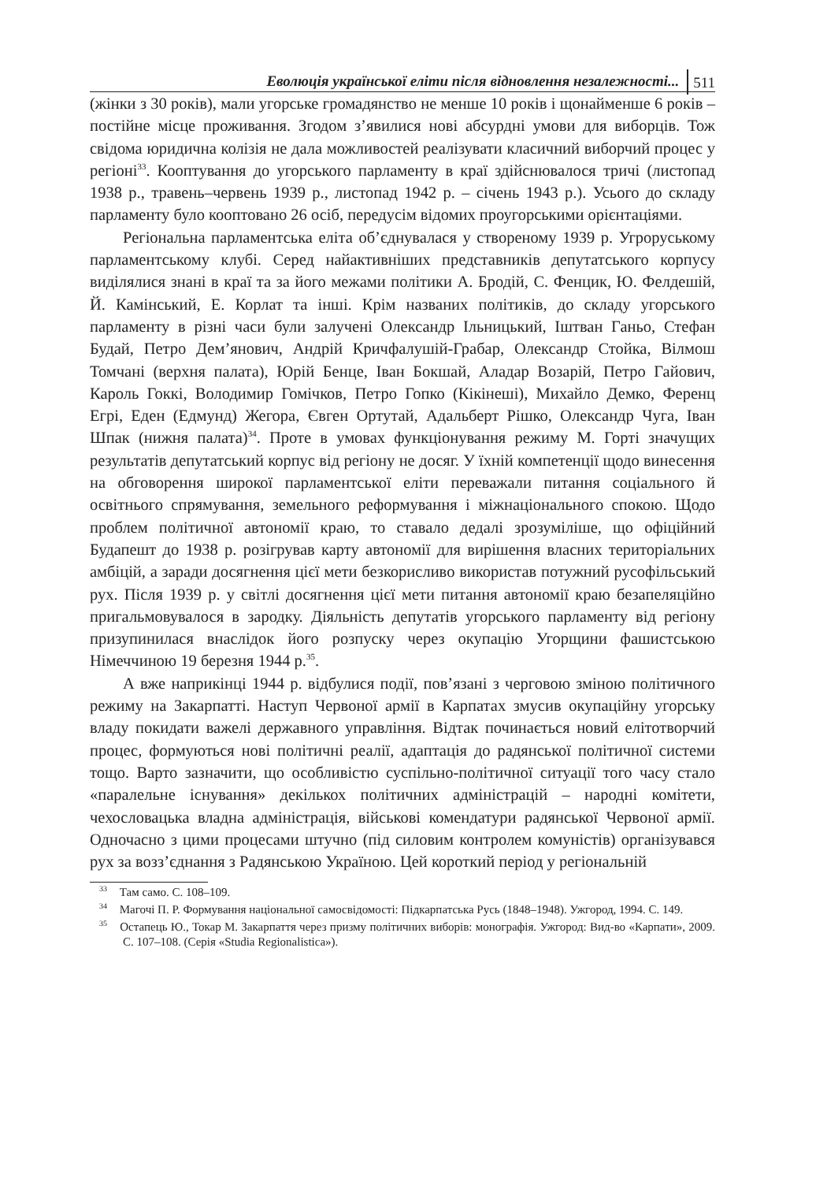Еволюція української еліти після відновлення незалежності... 511
(жінки з 30 років), мали угорське громадянство не менше 10 років і щонайменше 6 років – постійне місце проживання. Згодом з’явилися нові абсурдні умови для виборців. Тож свідома юридична колізія не дала можливостей реалізувати класичний виборчий процес у регіоні<sup>33</sup>. Кооптування до угорського парламенту в краї здійснювалося тричі (листопад 1938 р., травень–червень 1939 р., листопад 1942 р. – січень 1943 р.). Усього до складу парламенту було кооптовано 26 осіб, передусім відомих проугорськими орієнтаціями.
Регіональна парламентська еліта об’єднувалася у створеному 1939 р. Угроруському парламентському клубі. Серед найактивніших представників депутатського корпусу виділялися знані в краї та за його межами політики А. Бродій, С. Фенцик, Ю. Фелдешій, Й. Камінський, Е. Корлат та інші. Крім названих політиків, до складу угорського парламенту в різні часи були залучені Олександр Ільницький, Іштван Ганьо, Стефан Будай, Петро Дем’янович, Андрій Кричфалушій-Грабар, Олександр Стойка, Вілмош Томчані (верхня палата), Юрій Бенце, Іван Бокшай, Аладар Возарій, Петро Гайович, Кароль Гоккі, Володимир Гомічков, Петро Гопко (Кікінеші), Михайло Демко, Ференц Егрі, Еден (Едмунд) Жегора, Євген Ортутай, Адальберт Рішко, Олександр Чуга, Іван Шпак (нижня палата)<sup>34</sup>. Проте в умовах функціонування режиму М. Горті значущих результатів депутатський корпус від регіону не досяг. У їхній компетенції щодо винесення на обговорення широкої парламентської еліти переважали питання соціального й освітнього спрямування, земельного реформування і міжнаціонального спокою. Щодо проблем політичної автономії краю, то ставало дедалі зрозуміліше, що офіційний Будапешт до 1938 р. розігрував карту автономії для вирішення власних територіальних амбіцій, а заради досягнення цієї мети безкорисливо використав потужний русофільський рух. Після 1939 р. у світлі досягнення цієї мети питання автономії краю безапеляційно пригальмовувалося в зародку. Діяльність депутатів угорського парламенту від регіону призупинилася внаслідок його розпуску через окупацію Угорщини фашистською Німеччиною 19 березня 1944 р.<sup>35</sup>.
А вже наприкінці 1944 р. відбулися події, пов’язані з черговою зміною політичного режиму на Закарпатті. Наступ Червоної армії в Карпатах змусив окупаційну угорську владу покидати важелі державного управління. Відтак починається новий елітотворчий процес, формуються нові політичні реалії, адаптація до радянської політичної системи тощо. Варто зазначити, що особливістю суспільно-політичної ситуації того часу стало «паралельне існування» декількох політичних адміністрацій – народні комітети, чехословацька владна адміністрація, військові комендатури радянської Червоної армії. Одночасно з цими процесами штучно (під силовим контролем комуністів) організувався рух за возз’єднання з Радянською Україною. Цей короткий період у регіональній
<sup>33</sup> Там само. С. 108–109.
<sup>34</sup> Магочі П. Р. Формування національної самосвідомості: Підкарпатська Русь (1848–1948). Ужгород, 1994. С. 149.
<sup>35</sup> Остапець Ю., Токар М. Закарпаття через призму політичних виборів: монографія. Ужгород: Вид-во «Карпати», 2009. С. 107–108. (Серія «Studia Regionalistica»).